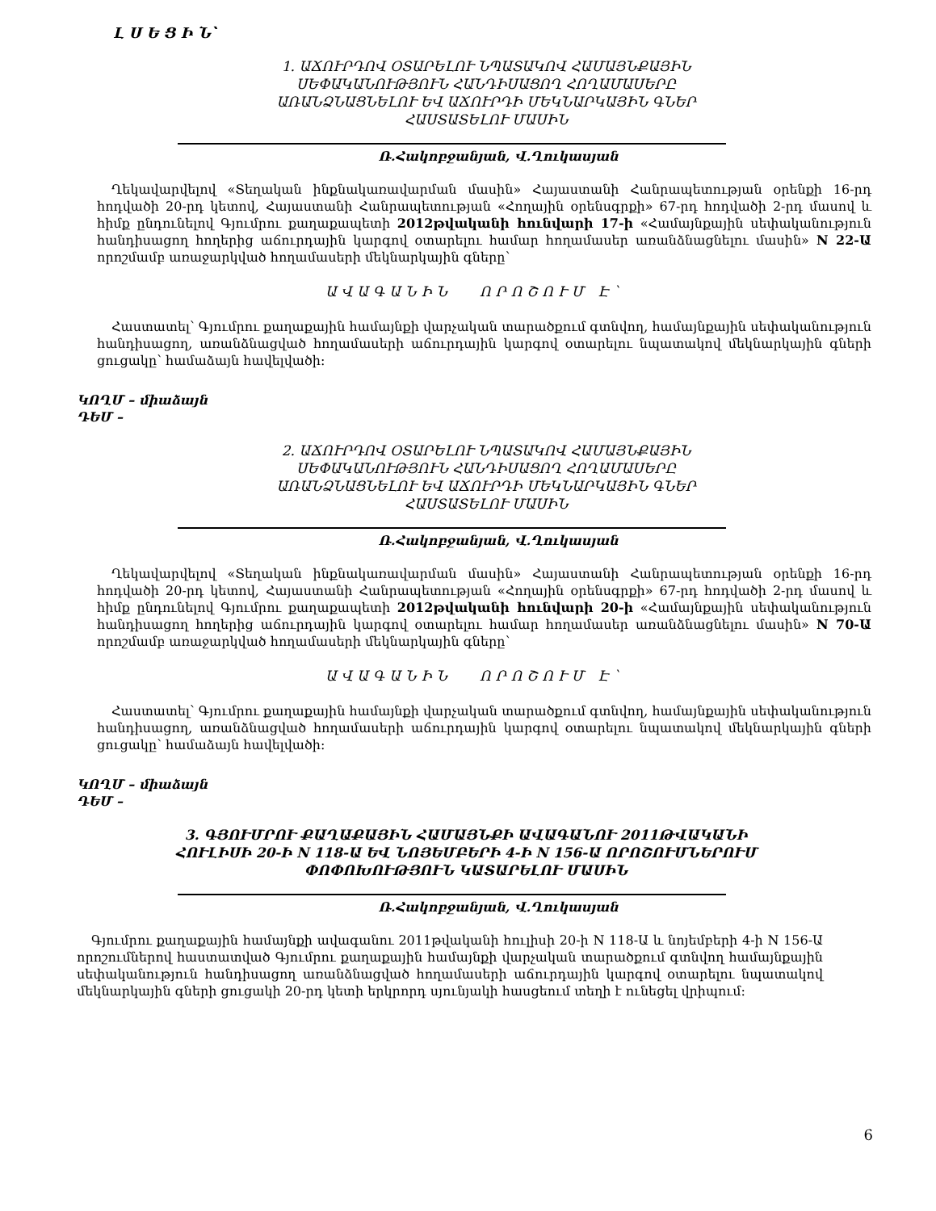Լ Ս Ե Ց Ի Ն՝
1. ԱՃՈՒՐԴՈՎ ՕՏԱՐԵԼՈՒ ՆՊԱՏԱԿՈՎ ՀԱՄԱՅՆՔԱՅԻՆ ՍԵՓԱԿԱՆՈՒԹՅՈՒՆ ՀԱՆԴԻՍԱՑՈՂ ՀՈՂԱՄԱՍԵՐԸ ԱՌԱՆՁՆԱՑՆԵԼՈՒ ԵՎ ԱՃՈՒՐԴԻ ՄԵԿՆԱՐԿԱՅԻՆ ԳՆԵՐ ՀԱՍՏԱՏԵԼՈՒ ՄԱՍԻՆ
Ռ.Հակոբջանյան, Վ.Ղուկասյան
Ղեկավարվելով «Տեղական ինքնակառավարման մասին» Հայաստանի Հանրապետության օրենքի 16-րդ հոդվածի 20-րդ կետով, Հայաստանի Հանրապետության «Հողային օրենսգրքի» 67-րդ հոդվածի 2-րդ մասով և հիմք ընդունելով Գյումրու քաղաքապետի 2012թվականի հունվարի 17-ի «Համայնքային սեփականություն հանդիսացող հողերից աճուրդային կարգով օտարելու համար հողամասեր առանձնացնելու մասին» N 22-Ա որոշմամբ առաջարկված հողամասերի մեկնարկային գները՝
ԱՎԱԳԱՆԻՆ ՈՐՈՇՈՒՄ Է՝
Հաստատել՝ Գյումրու քաղաքային համայնքի վարչական տարածքում գտնվող, համայնքային սեփականություն հանդիսացող, առանձնացված հողամասերի աճուրդային կարգով օտարելու նպատակով մեկնարկային գների ցուցակը՝ համաձայն հավելվածի:
ԿՈՂՄ – միաձայն
ԴԵՄ –
2. ԱՃՈՒՐԴՈՎ ՕՏԱՐԵԼՈՒ ՆՊԱՏԱԿՈՎ ՀԱՄԱՅՆՔԱՅԻՆ ՍԵՓԱԿԱՆՈՒԹՅՈՒՆ ՀԱՆԴԻՍԱՑՈՂ ՀՈՂԱՄԱՍԵՐԸ ԱՌԱՆՁՆԱՑՆԵԼՈՒ ԵՎ ԱՃՈՒՐԴԻ ՄԵԿՆԱՐԿԱՅԻՆ ԳՆԵՐ ՀԱՍՏԱՏԵԼՈՒ ՄԱՍԻՆ
Ռ.Հակոբջանյան, Վ.Ղուկասյան
Ղեկավարվելով «Տեղական ինքնակառավարման մասին» Հայաստանի Հանրապետության օրենքի 16-րդ հոդվածի 20-րդ կետով, Հայաստանի Հանրապետության «Հողային օրենսգրքի» 67-րդ հոդվածի 2-րդ մասով և հիմք ընդունելով Գյումրու քաղաքապետի 2012թվականի հունվարի 20-ի «Համայնքային սեփականություն հանդիսացող հողերից աճուրդային կարգով օտարելու համար հողամասեր առանձնացնելու մասին» N 70-Ա որոշմամբ առաջարկված հողամասերի մեկնարկային գները՝
ԱՎԱԳԱՆԻՆ ՈՐՈՇՈՒՄ Է՝
Հաստատել՝ Գյումրու քաղաքային համայնքի վարչական տարածքում գտնվող, համայնքային սեփականություն հանդիսացող, առանձնացված հողամասերի աճուրդային կարգով օտարելու նպատակով մեկնարկային գների ցուցակը՝ համաձայն հավելվածի:
ԿՈՂՄ – միաձայն
ԴԵՄ –
3. ԳՅՈՒՄՐՈՒ ՔԱՂԱՔԱՅԻՆ ՀԱՄԱՅՆՔԻ ԱՎԱԳԱՆՈՒ 2011ԹՎԱԿԱՆԻ ՀՈՒԼԻՍԻ 20-Ի N 118-Ա ԵՎ ՆՈՅԵՄԲԵՐԻ 4-Ի N 156-Ա ՈՐՈՇՈՒՄՆԵՐՈՒՄ ՓՈՓՈԽՈՒԹՅՈՒՆ ԿԱՏԱՐԵԼՈՒ ՄԱՍԻՆ
Ռ.Հակոբջանյան, Վ.Ղուկասյան
Գյումրու քաղաքային համայնքի ավագանու 2011թվականի հուլիսի 20-ի N 118-Ա և նոյեմբերի 4-ի N 156-Ա որոշումներով հաստատված Գյումրու քաղաքային համայնքի վարչական տարածքում գտնվող համայնքային սեփականություն հանդիսացող առանձնացված հողամասերի աճուրդային կարգով օտարելու նպատակով մեկնարկային գների ցուցակի 20-րդ կետի երկրորդ սյունյակի հասցեում տեղի է ունեցել վրիպում:
6